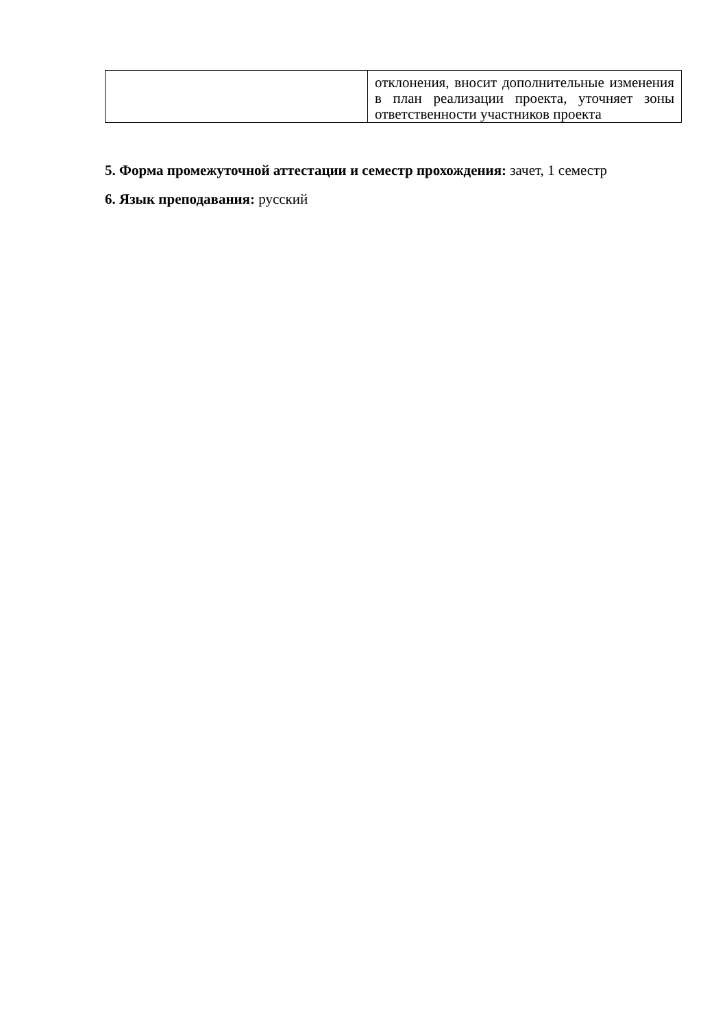| | отклонения, вносит дополнительные изменения в план реализации проекта, уточняет зоны ответственности участников проекта |
5. Форма промежуточной аттестации и семестр прохождения: зачет, 1 семестр
6. Язык преподавания: русский